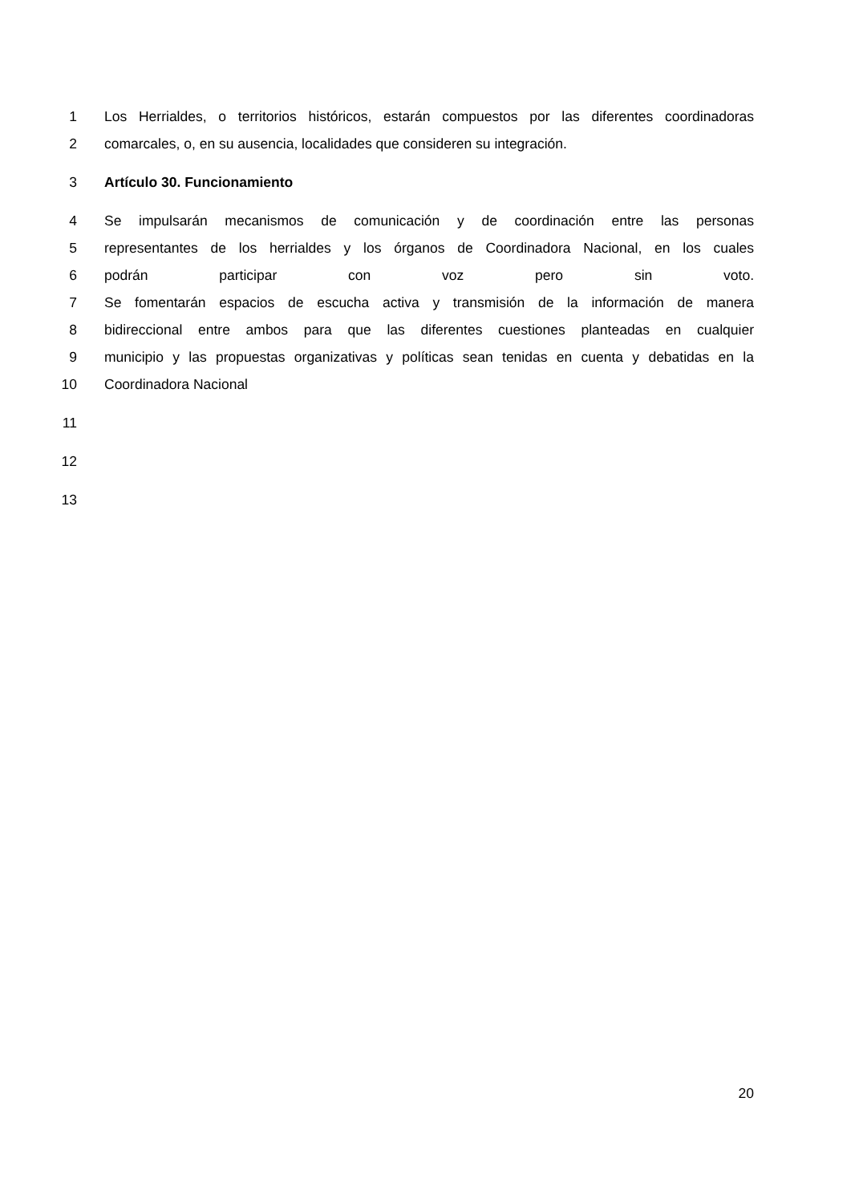1 Los Herrialdes, o territorios históricos, estarán compuestos por las diferentes coordinadoras
2 comarcales, o, en su ausencia, localidades que consideren su integración.
3 Artículo 30. Funcionamiento
4 Se impulsarán mecanismos de comunicación y de coordinación entre las personas
5 representantes de los herrialdes y los órganos de Coordinadora Nacional, en los cuales
6 podrán participar con voz pero sin voto.
7 Se fomentarán espacios de escucha activa y transmisión de la información de manera
8 bidireccional entre ambos para que las diferentes cuestiones planteadas en cualquier
9 municipio y las propuestas organizativas y políticas sean tenidas en cuenta y debatidas en la
10 Coordinadora Nacional
11
12
13
20